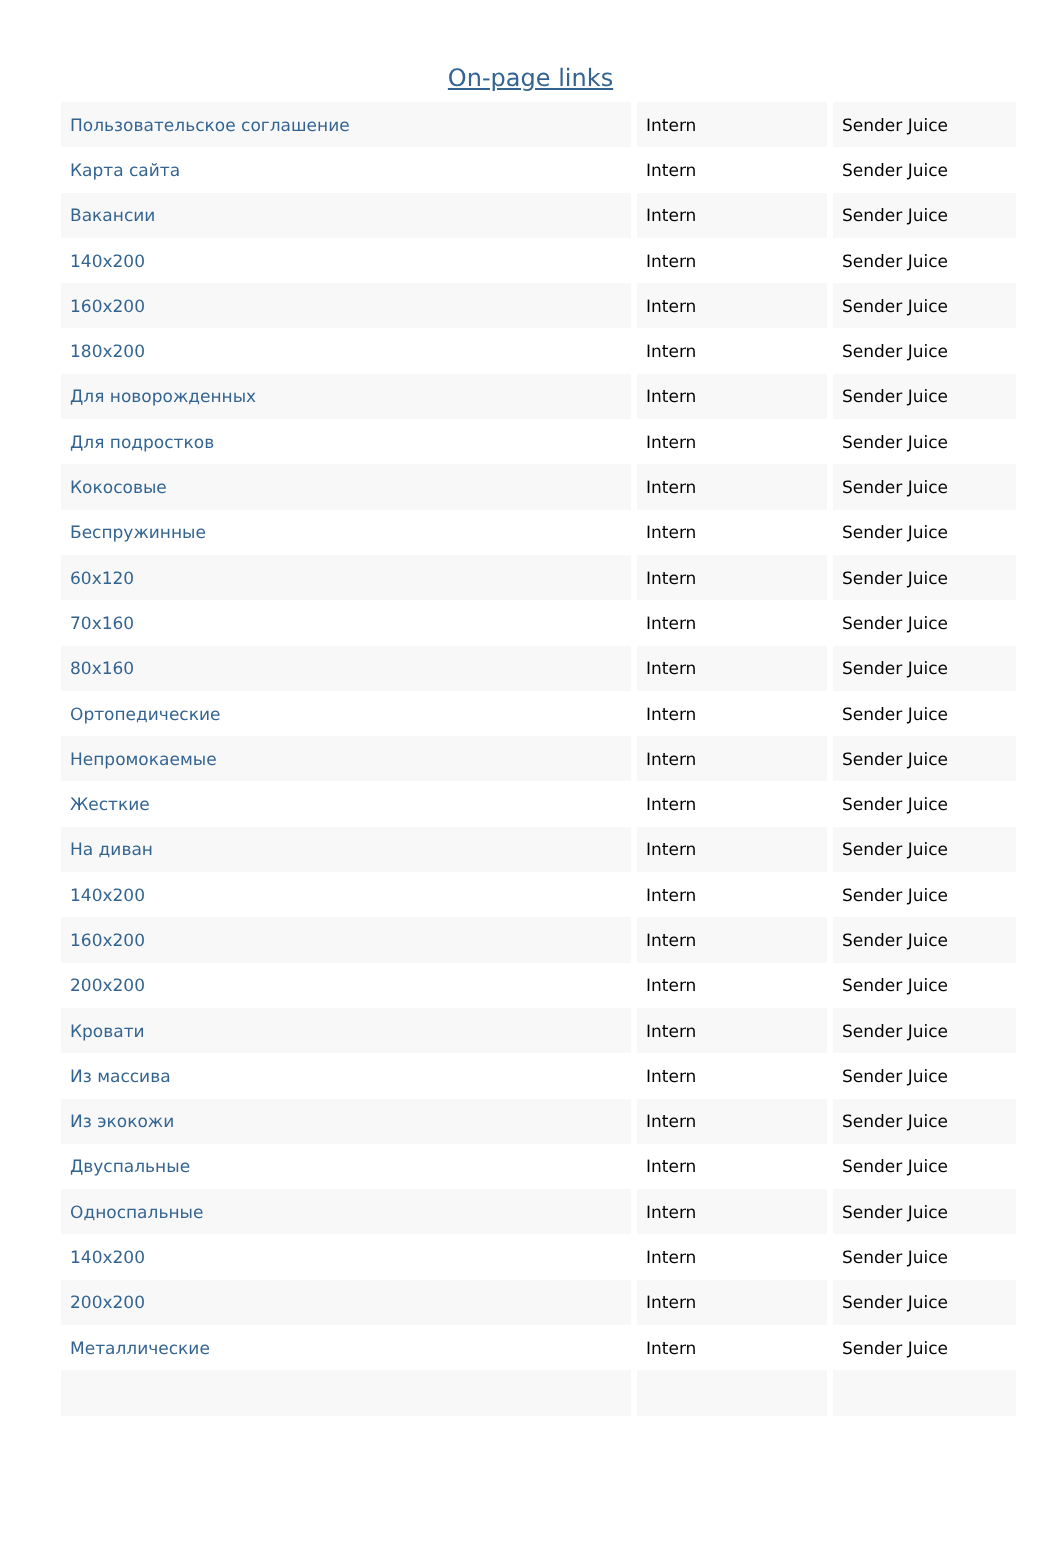On-page links
| Пользовательское соглашение | Intern | Sender Juice |
| Карта сайта | Intern | Sender Juice |
| Вакансии | Intern | Sender Juice |
| 140x200 | Intern | Sender Juice |
| 160x200 | Intern | Sender Juice |
| 180x200 | Intern | Sender Juice |
| Для новорожденных | Intern | Sender Juice |
| Для подростков | Intern | Sender Juice |
| Кокосовые | Intern | Sender Juice |
| Беспружинные | Intern | Sender Juice |
| 60x120 | Intern | Sender Juice |
| 70x160 | Intern | Sender Juice |
| 80x160 | Intern | Sender Juice |
| Ортопедические | Intern | Sender Juice |
| Непромокаемые | Intern | Sender Juice |
| Жесткие | Intern | Sender Juice |
| На диван | Intern | Sender Juice |
| 140x200 | Intern | Sender Juice |
| 160x200 | Intern | Sender Juice |
| 200x200 | Intern | Sender Juice |
| Кровати | Intern | Sender Juice |
| Из массива | Intern | Sender Juice |
| Из экокожи | Intern | Sender Juice |
| Двуспальные | Intern | Sender Juice |
| Односпальные | Intern | Sender Juice |
| 140x200 | Intern | Sender Juice |
| 200x200 | Intern | Sender Juice |
| Металлические | Intern | Sender Juice |